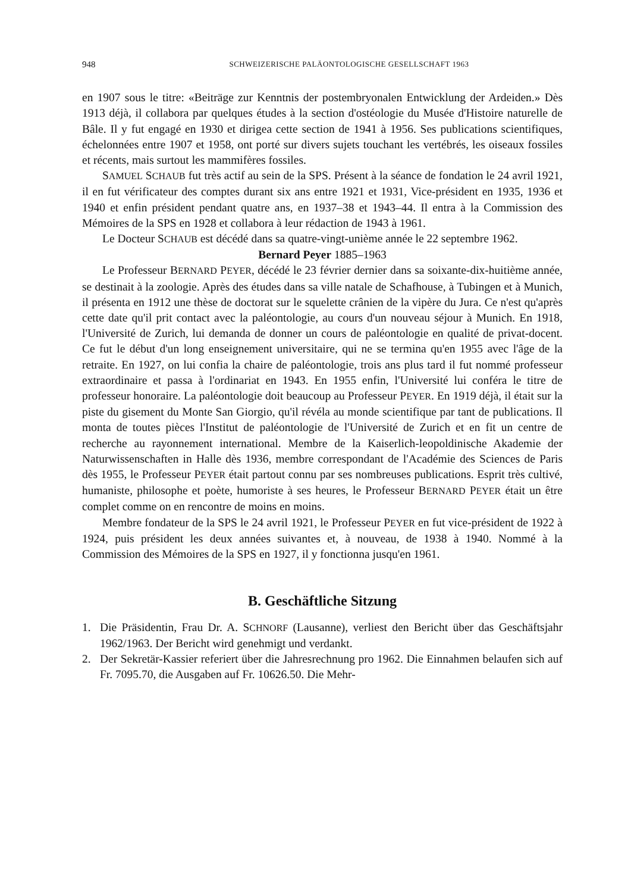948 SCHWEIZERISCHE PALÄONTOLOGISCHE GESELLSCHAFT 1963
en 1907 sous le titre: «Beiträge zur Kenntnis der postembryonalen Entwicklung der Ardeiden.» Dès 1913 déjà, il collabora par quelques études à la section d'ostéologie du Musée d'Histoire naturelle de Bâle. Il y fut engagé en 1930 et dirigea cette section de 1941 à 1956. Ses publications scientifiques, échelonnées entre 1907 et 1958, ont porté sur divers sujets touchant les vertébrés, les oiseaux fossiles et récents, mais surtout les mammifères fossiles.
SAMUEL SCHAUB fut très actif au sein de la SPS. Présent à la séance de fondation le 24 avril 1921, il en fut vérificateur des comptes durant six ans entre 1921 et 1931, Vice-président en 1935, 1936 et 1940 et enfin président pendant quatre ans, en 1937–38 et 1943–44. Il entra à la Commission des Mémoires de la SPS en 1928 et collabora à leur rédaction de 1943 à 1961.
Le Docteur SCHAUB est décédé dans sa quatre-vingt-unième année le 22 septembre 1962.
Bernard Peyer 1885–1963
Le Professeur BERNARD PEYER, décédé le 23 février dernier dans sa soixante-dix-huitième année, se destinait à la zoologie. Après des études dans sa ville natale de Schafhouse, à Tubingen et à Munich, il présenta en 1912 une thèse de doctorat sur le squelette crânien de la vipère du Jura. Ce n'est qu'après cette date qu'il prit contact avec la paléontologie, au cours d'un nouveau séjour à Munich. En 1918, l'Université de Zurich, lui demanda de donner un cours de paléontologie en qualité de privat-docent. Ce fut le début d'un long enseignement universitaire, qui ne se termina qu'en 1955 avec l'âge de la retraite. En 1927, on lui confia la chaire de paléontologie, trois ans plus tard il fut nommé professeur extraordinaire et passa à l'ordinariat en 1943. En 1955 enfin, l'Université lui conféra le titre de professeur honoraire. La paléontologie doit beaucoup au Professeur PEYER. En 1919 déjà, il était sur la piste du gisement du Monte San Giorgio, qu'il révéla au monde scientifique par tant de publications. Il monta de toutes pièces l'Institut de paléontologie de l'Université de Zurich et en fit un centre de recherche au rayonnement international. Membre de la Kaiserlich-leopoldinische Akademie der Naturwissenschaften in Halle dès 1936, membre correspondant de l'Académie des Sciences de Paris dès 1955, le Professeur PEYER était partout connu par ses nombreuses publications. Esprit très cultivé, humaniste, philosophe et poète, humoriste à ses heures, le Professeur BERNARD PEYER était un être complet comme on en rencontre de moins en moins.
Membre fondateur de la SPS le 24 avril 1921, le Professeur PEYER en fut vice-président de 1922 à 1924, puis président les deux années suivantes et, à nouveau, de 1938 à 1940. Nommé à la Commission des Mémoires de la SPS en 1927, il y fonctionna jusqu'en 1961.
B. Geschäftliche Sitzung
1. Die Präsidentin, Frau Dr. A. SCHNORF (Lausanne), verliest den Bericht über das Geschäftsjahr 1962/1963. Der Bericht wird genehmigt und verdankt.
2. Der Sekretär-Kassier referiert über die Jahresrechnung pro 1962. Die Einnahmen belaufen sich auf Fr. 7095.70, die Ausgaben auf Fr. 10626.50. Die Mehr-